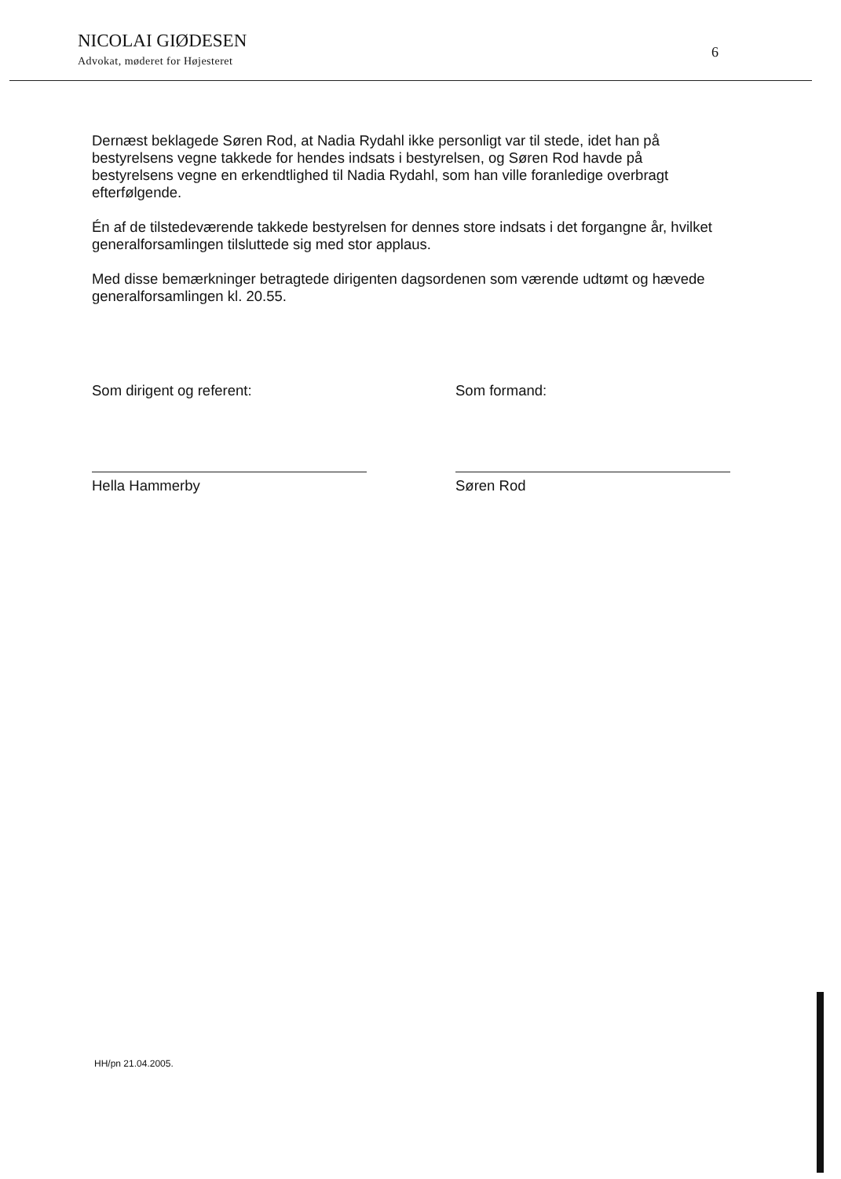NICOLAI GIØDESEN
Advokat, møderet for Højesteret
6
Dernæst beklagede Søren Rod, at Nadia Rydahl ikke personligt var til stede, idet han på bestyrelsens vegne takkede for hendes indsats i bestyrelsen, og Søren Rod havde på bestyrelsens vegne en erkendtlighed til Nadia Rydahl, som han ville foranledige overbragt efterfølgende.
Én af de tilstedeværende takkede bestyrelsen for dennes store indsats i det forgangne år, hvilket generalforsamlingen tilsluttede sig med stor applaus.
Med disse bemærkninger betragtede dirigenten dagsordenen som værende udtømt og hævede generalforsamlingen kl. 20.55.
Som dirigent og referent:
Hella Hammerby
Som formand:
Søren Rod
HH/pn 21.04.2005.